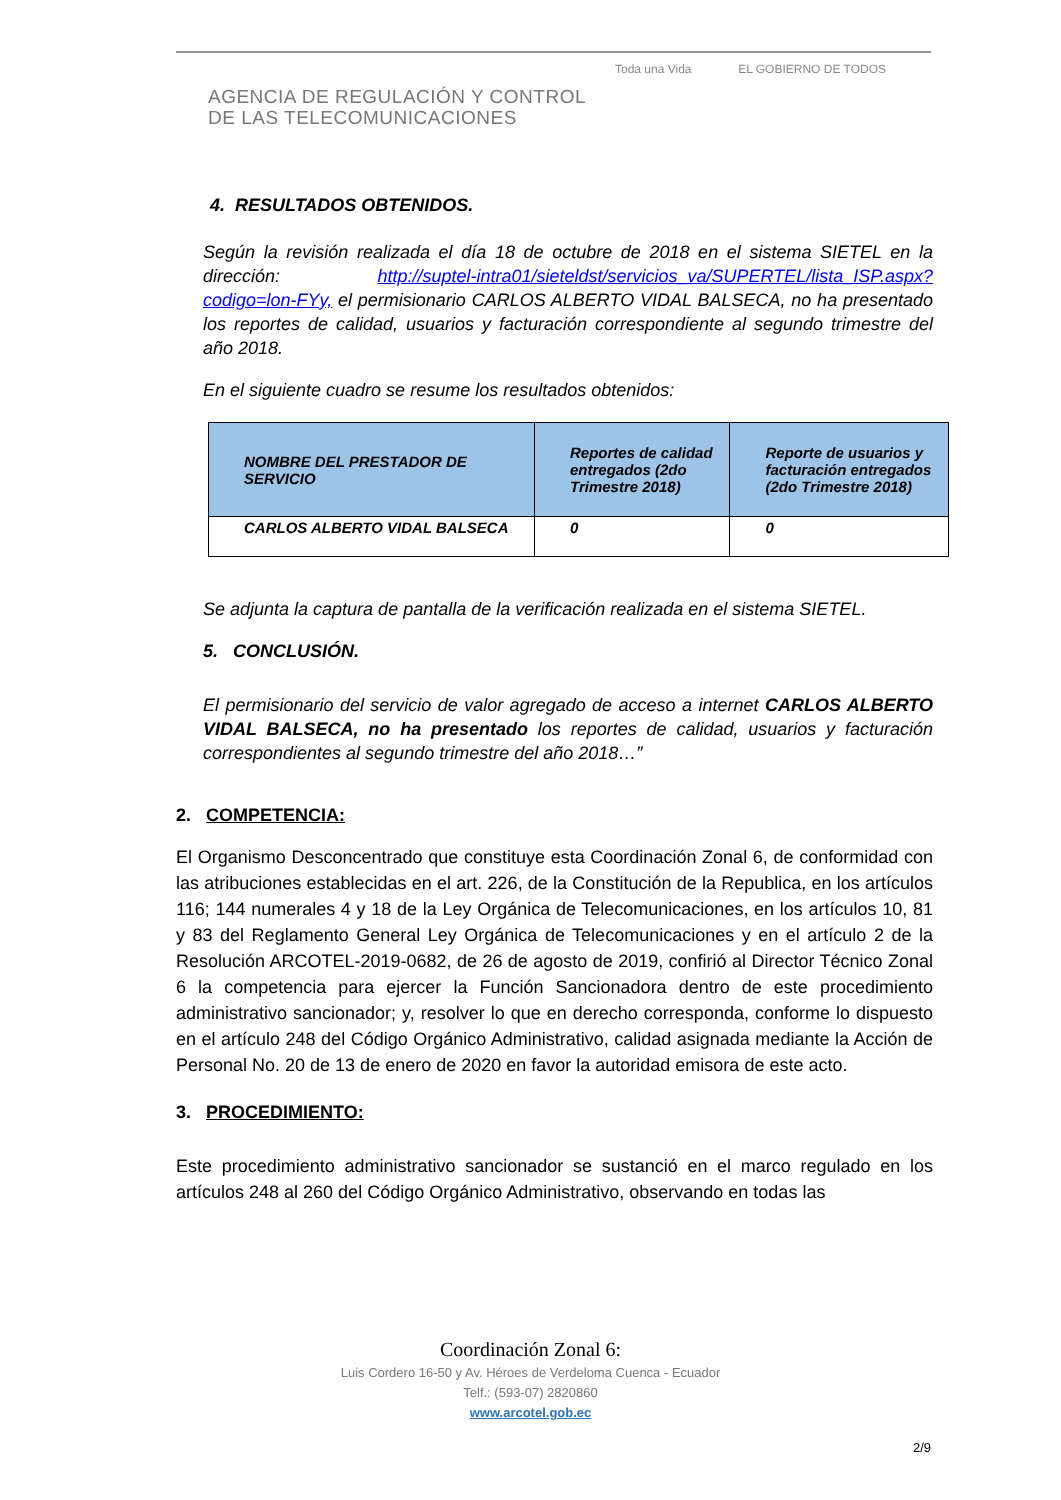AGENCIA DE REGULACIÓN Y CONTROL
DE LAS TELECOMUNICACIONES
Toda una Vida EL GOBIERNO DE TODOS
4. RESULTADOS OBTENIDOS.
Según la revisión realizada el día 18 de octubre de 2018 en el sistema SIETEL en la dirección: http://suptel-intra01/sieteldst/servicios_va/SUPERTEL/lista_ISP.aspx?codigo=lon-FYy, el permisionario CARLOS ALBERTO VIDAL BALSECA, no ha presentado los reportes de calidad, usuarios y facturación correspondiente al segundo trimestre del año 2018.
En el siguiente cuadro se resume los resultados obtenidos:
| NOMBRE DEL PRESTADOR DE SERVICIO | Reportes de calidad entregados (2do Trimestre 2018) | Reporte de usuarios y facturación entregados (2do Trimestre 2018) |
| --- | --- | --- |
| CARLOS ALBERTO VIDAL BALSECA | 0 | 0 |
Se adjunta la captura de pantalla de la verificación realizada en el sistema SIETEL.
5. CONCLUSIÓN.
El permisionario del servicio de valor agregado de acceso a internet CARLOS ALBERTO VIDAL BALSECA, no ha presentado los reportes de calidad, usuarios y facturación correspondientes al segundo trimestre del año 2018…”
2. COMPETENCIA:
El Organismo Desconcentrado que constituye esta Coordinación Zonal 6, de conformidad con las atribuciones establecidas en el art. 226, de la Constitución de la Republica, en los artículos 116; 144 numerales 4 y 18 de la Ley Orgánica de Telecomunicaciones, en los artículos 10, 81 y 83 del Reglamento General Ley Orgánica de Telecomunicaciones y en el artículo 2 de la Resolución ARCOTEL-2019-0682, de 26 de agosto de 2019, confirió al Director Técnico Zonal 6 la competencia para ejercer la Función Sancionadora dentro de este procedimiento administrativo sancionador; y, resolver lo que en derecho corresponda, conforme lo dispuesto en el artículo 248 del Código Orgánico Administrativo, calidad asignada mediante la Acción de Personal No. 20 de 13 de enero de 2020 en favor la autoridad emisora de este acto.
3. PROCEDIMIENTO:
Este procedimiento administrativo sancionador se sustanció en el marco regulado en los artículos 248 al 260 del Código Orgánico Administrativo, observando en todas las
Coordinación Zonal 6:
Luis Cordero 16-50 y Av. Héroes de Verdeloma Cuenca - Ecuador
Telf.: (593-07) 2820860
www.arcotel.gob.ec
2/9